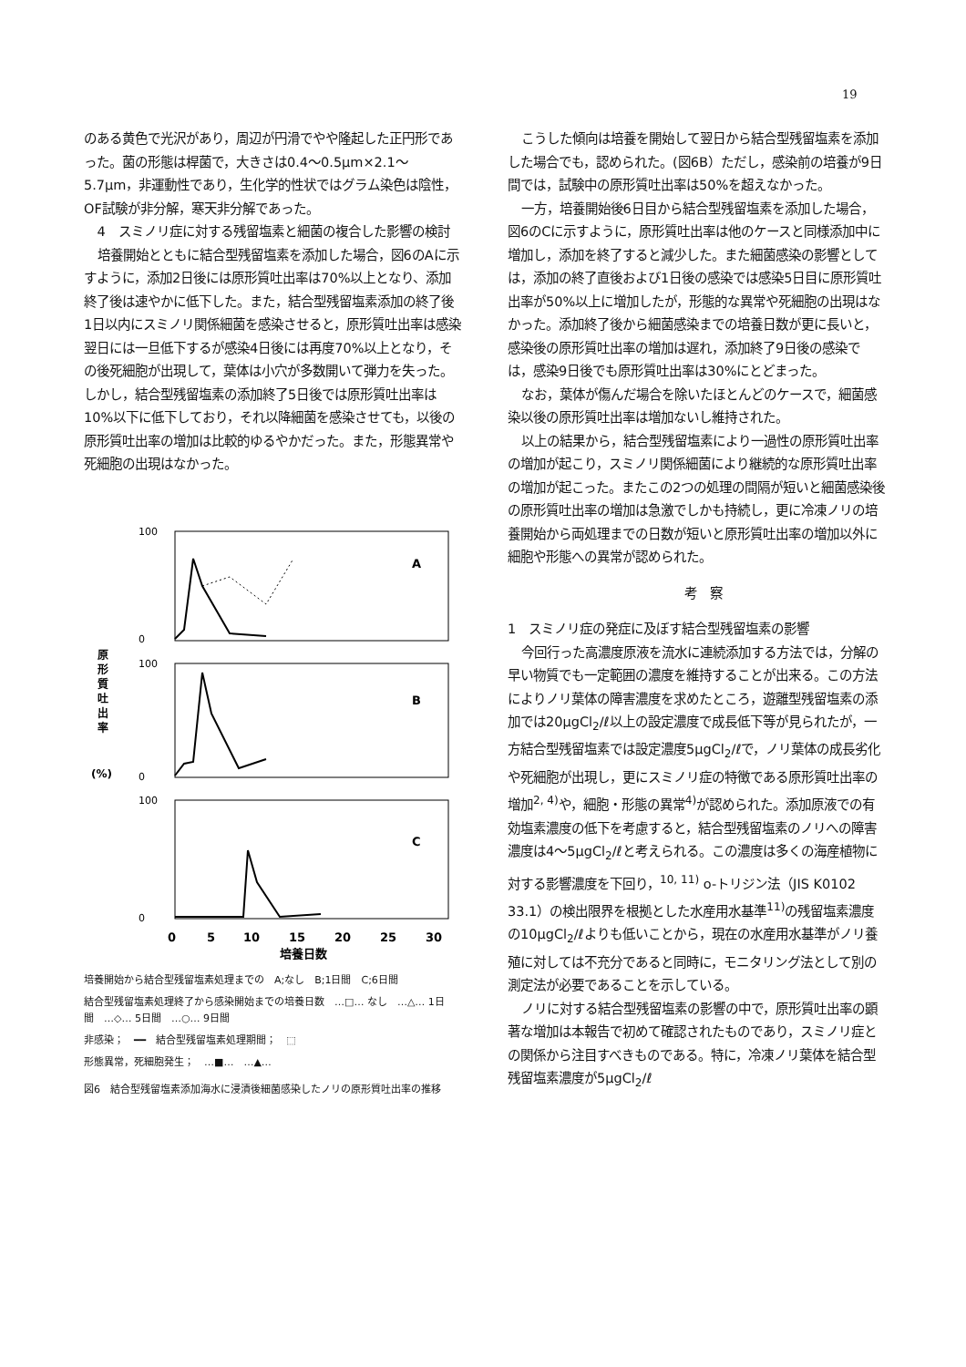19
のある黄色で光沢があり，周辺が円滑でやや隆起した正円形であった。菌の形態は桿菌で，大きさは0.4～0.5μm×2.1～5.7μm，非運動性であり，生化学的性状ではグラム染色は陰性，OF試験が非分解，寒天非分解であった。
4　スミノリ症に対する残留塩素と細菌の複合した影響の検討
培養開始とともに結合型残留塩素を添加した場合，図6のAに示すように，添加2日後には原形質吐出率は70%以上となり、添加終了後は速やかに低下した。また，結合型残留塩素添加の終了後1日以内にスミノリ関係細菌を感染させると，原形質吐出率は感染翌日には一旦低下するが感染4日後には再度70%以上となり，その後死細胞が出現して，葉体は小穴が多数開いて弾力を失った。しかし，結合型残留塩素の添加終了5日後では原形質吐出率は10%以下に低下しており，それ以降細菌を感染させても，以後の原形質吐出率の増加は比較的ゆるやかだった。また，形態異常や死細胞の出現はなかった。
原
形
質
吐
出
率
(%)
A
B
C
0
5
10
15
20
25
30
培養日数
100
0
100
0
100
0
培養開始から結合型残留塩素処理までの　A;なし　B;1日間　C;6日間
結合型残留塩素処理終了から感染開始までの培養日数　…□… なし　…△… 1日間　…◇… 5日間　…○… 9日間
非感染；　━━　結合型残留塩素処理期間；　⬚
形態異常，死細胞発生；　…■…　…▲…
図6　結合型残留塩素添加海水に浸漬後細菌感染したノリの原形質吐出率の推移
こうした傾向は培養を開始して翌日から結合型残留塩素を添加した場合でも，認められた。(図6B）ただし，感染前の培養が9日間では，試験中の原形質吐出率は50%を超えなかった。
一方，培養開始後6日目から結合型残留塩素を添加した場合，図6のCに示すように，原形質吐出率は他のケースと同様添加中に増加し，添加を終了すると減少した。また細菌感染の影響としては，添加の終了直後および1日後の感染では感染5日目に原形質吐出率が50%以上に増加したが，形態的な異常や死細胞の出現はなかった。添加終了後から細菌感染までの培養日数が更に長いと，感染後の原形質吐出率の増加は遅れ，添加終了9日後の感染では，感染9日後でも原形質吐出率は30%にとどまった。
なお，葉体が傷んだ場合を除いたほとんどのケースで，細菌感染以後の原形質吐出率は増加ないし維持された。
以上の結果から，結合型残留塩素により一過性の原形質吐出率の増加が起こり，スミノリ関係細菌により継続的な原形質吐出率の増加が起こった。またこの2つの処理の間隔が短いと細菌感染後の原形質吐出率の増加は急激でしかも持続し，更に冷凍ノリの培養開始から両処理までの日数が短いと原形質吐出率の増加以外に細胞や形態への異常が認められた。
考　察
1　スミノリ症の発症に及ぼす結合型残留塩素の影響
今回行った高濃度原液を流水に連続添加する方法では，分解の早い物質でも一定範囲の濃度を維持することが出来る。この方法によりノリ葉体の障害濃度を求めたところ，遊離型残留塩素の添加では20μgCl<sub>2</sub>/ℓ以上の設定濃度で成長低下等が見られたが，一方結合型残留塩素では設定濃度5μgCl<sub>2</sub>/ℓで，ノリ葉体の成長劣化や死細胞が出現し，更にスミノリ症の特徴である原形質吐出率の増加<sup>2, 4)</sup>や，細胞・形態の異常<sup>4)</sup>が認められた。添加原液での有効塩素濃度の低下を考慮すると，結合型残留塩素のノリへの障害濃度は4～5μgCl<sub>2</sub>/ℓと考えられる。この濃度は多くの海産植物に対する影響濃度を下回り，<sup>10, 11)</sup> o-トリジン法（JIS K0102 33.1）の検出限界を根拠とした水産用水基準<sup>11)</sup>の残留塩素濃度の10μgCl<sub>2</sub>/ℓよりも低いことから，現在の水産用水基準がノリ養殖に対しては不充分であると同時に，モニタリング法として別の測定法が必要であることを示している。
ノリに対する結合型残留塩素の影響の中で，原形質吐出率の顕著な増加は本報告で初めて確認されたものであり，スミノリ症との関係から注目すべきものである。特に，冷凍ノリ葉体を結合型残留塩素濃度が5μgCl<sub>2</sub>/ℓ